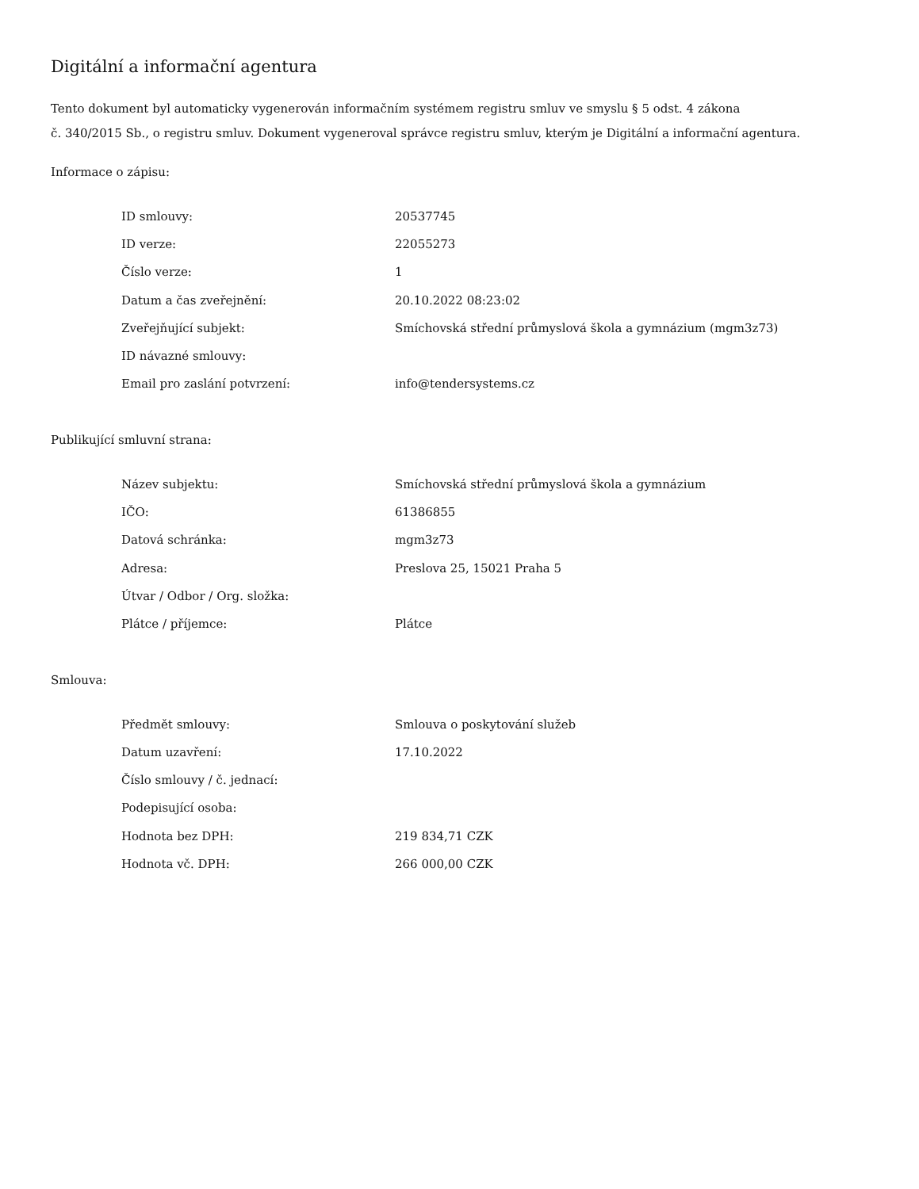Digitální a informační agentura
Tento dokument byl automaticky vygenerován informačním systémem registru smluv ve smyslu § 5 odst. 4 zákona
č. 340/2015 Sb., o registru smluv. Dokument vygeneroval správce registru smluv, kterým je Digitální a informační agentura.
Informace o zápisu:
| ID smlouvy: | 20537745 |
| ID verze: | 22055273 |
| Číslo verze: | 1 |
| Datum a čas zveřejnění: | 20.10.2022 08:23:02 |
| Zveřejňující subjekt: | Smíchovská střední průmyslová škola a gymnázium (mgm3z73) |
| ID návazné smlouvy: | |
| Email pro zaslání potvrzení: | info@tendersystems.cz |
Publikující smluvní strana:
| Název subjektu: | Smíchovská střední průmyslová škola a gymnázium |
| IČO: | 61386855 |
| Datová schránka: | mgm3z73 |
| Adresa: | Preslova 25, 15021 Praha 5 |
| Útvar / Odbor / Org. složka: | |
| Plátce / příjemce: | Plátce |
Smlouva:
| Předmět smlouvy: | Smlouva o poskytování služeb |
| Datum uzavření: | 17.10.2022 |
| Číslo smlouvy / č. jednací: | |
| Podepisující osoba: | |
| Hodnota bez DPH: | 219 834,71 CZK |
| Hodnota vč. DPH: | 266 000,00 CZK |